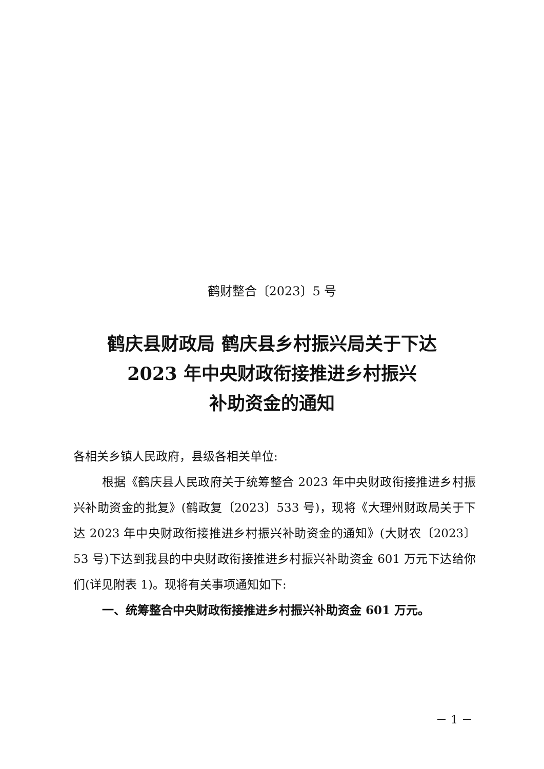鹤财整合〔2023〕5 号
鹤庆县财政局 鹤庆县乡村振兴局关于下达
2023 年中央财政衔接推进乡村振兴
补助资金的通知
各相关乡镇人民政府，县级各相关单位:
根据《鹤庆县人民政府关于统筹整合 2023 年中央财政衔接推进乡村振兴补助资金的批复》(鹤政复〔2023〕533 号)，现将《大理州财政局关于下达 2023 年中央财政衔接推进乡村振兴补助资金的通知》(大财农〔2023〕53 号)下达到我县的中央财政衔接推进乡村振兴补助资金 601 万元下达给你们(详见附表 1)。现将有关事项通知如下:
一、统筹整合中央财政衔接推进乡村振兴补助资金 601 万元。
－ 1 －